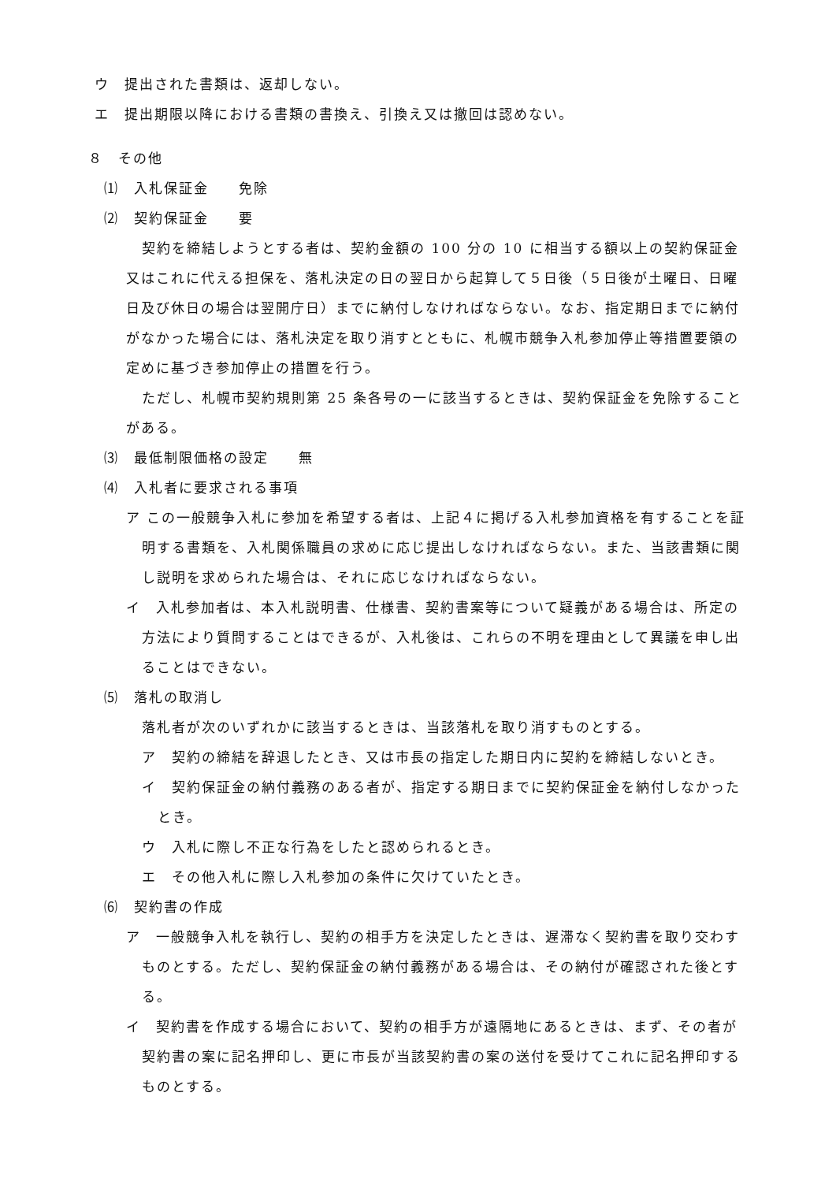ウ　提出された書類は、返却しない。
エ　提出期限以降における書類の書換え、引換え又は撤回は認めない。
８　その他
⑴　入札保証金　　免除
⑵　契約保証金　　要
契約を締結しようとする者は、契約金額の 100 分の 10 に相当する額以上の契約保証金又はこれに代える担保を、落札決定の日の翌日から起算して５日後（５日後が土曜日、日曜日及び休日の場合は翌開庁日）までに納付しなければならない。なお、指定期日までに納付がなかった場合には、落札決定を取り消すとともに、札幌市競争入札参加停止等措置要領の定めに基づき参加停止の措置を行う。
ただし、札幌市契約規則第 25 条各号の一に該当するときは、契約保証金を免除することがある。
⑶　最低制限価格の設定　　無
⑷　入札者に要求される事項
ア この一般競争入札に参加を希望する者は、上記４に掲げる入札参加資格を有することを証明する書類を、入札関係職員の求めに応じ提出しなければならない。また、当該書類に関し説明を求められた場合は、それに応じなければならない。
イ　入札参加者は、本入札説明書、仕様書、契約書案等について疑義がある場合は、所定の方法により質問することはできるが、入札後は、これらの不明を理由として異議を申し出ることはできない。
⑸　落札の取消し
落札者が次のいずれかに該当するときは、当該落札を取り消すものとする。
ア　契約の締結を辞退したとき、又は市長の指定した期日内に契約を締結しないとき。
イ　契約保証金の納付義務のある者が、指定する期日までに契約保証金を納付しなかったとき。
ウ　入札に際し不正な行為をしたと認められるとき。
エ　その他入札に際し入札参加の条件に欠けていたとき。
⑹　契約書の作成
ア　一般競争入札を執行し、契約の相手方を決定したときは、遅滞なく契約書を取り交わすものとする。ただし、契約保証金の納付義務がある場合は、その納付が確認された後とする。
イ　契約書を作成する場合において、契約の相手方が遠隔地にあるときは、まず、その者が契約書の案に記名押印し、更に市長が当該契約書の案の送付を受けてこれに記名押印するものとする。